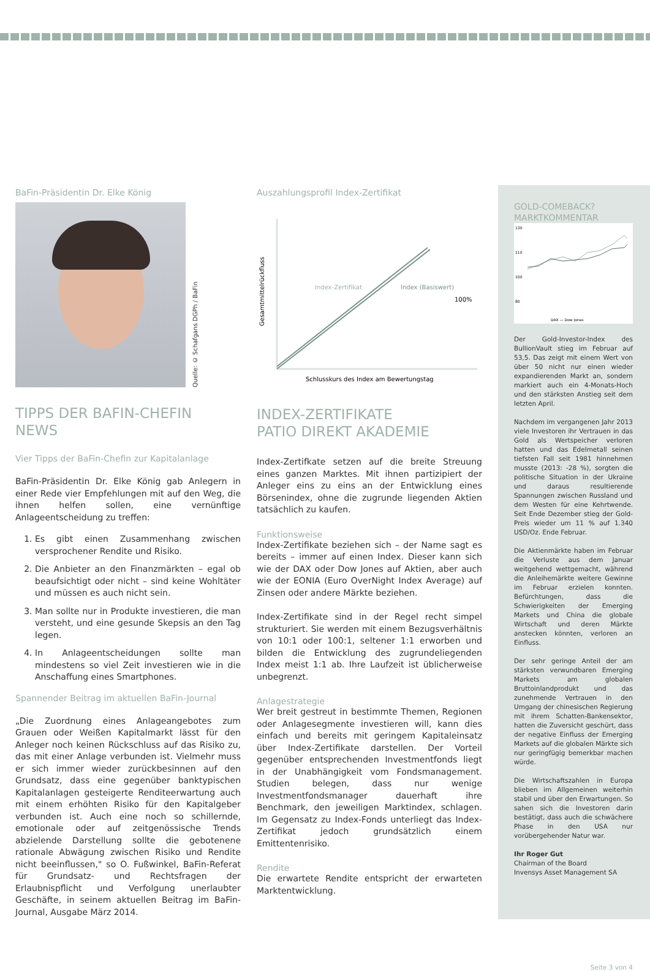BaFin-Präsidentin Dr. Elke König
Quelle: © Schafgans DGPh / BaFin
TIPPS DER BAFIN-CHEFIN
NEWS
Vier Tipps der BaFin-Chefin zur Kapitalanlage
BaFin-Präsidentin Dr. Elke König gab Anlegern in einer Rede vier Empfehlungen mit auf den Weg, die ihnen helfen sollen, eine vernünftige Anlageentscheidung zu treffen:
1. Es gibt einen Zusammenhang zwischen versprochener Rendite und Risiko.
2. Die Anbieter an den Finanzmärkten – egal ob beaufsichtigt oder nicht – sind keine Wohltäter und müssen es auch nicht sein.
3. Man sollte nur in Produkte investieren, die man versteht, und eine gesunde Skepsis an den Tag legen.
4. In Anlageentscheidungen sollte man mindestens so viel Zeit investieren wie in die Anschaffung eines Smartphones.
Spannender Beitrag im aktuellen BaFin-Journal
„Die Zuordnung eines Anlageangebotes zum Grauen oder Weißen Kapitalmarkt lässt für den Anleger noch keinen Rückschluss auf das Risiko zu, das mit einer Anlage verbunden ist. Vielmehr muss er sich immer wieder zurückbesinnen auf den Grundsatz, dass eine gegenüber banktypischen Kapitalanlagen gesteigerte Renditeerwartung auch mit einem erhöhten Risiko für den Kapitalgeber verbunden ist. Auch eine noch so schillernde, emotionale oder auf zeitgenössische Trends abzielende Darstellung sollte die gebotenene rationale Abwägung zwischen Risiko und Rendite nicht beeinflussen," so O. Fußwinkel, BaFin-Referat für Grundsatz- und Rechtsfragen der Erlaubnispflicht und Verfolgung unerlaubter Geschäfte, in seinem aktuellen Beitrag im BaFin-Journal, Ausgabe März 2014.
Auszahlungsprofil Index-Zertifikat
Gesamtmittelrückfluss
Index-Zertifikat
Index (Basiswert)
100%
Schlusskurs des Index am Bewertungstag
INDEX-ZERTIFIKATE
PATIO DIREKT AKADEMIE
Index-Zertifkate setzen auf die breite Streuung eines ganzen Marktes. Mit ihnen partizipiert der Anleger eins zu eins an der Entwicklung eines Börsenindex, ohne die zugrunde liegenden Aktien tatsächlich zu kaufen.
Funktionsweise
Index-Zertifikate beziehen sich – der Name sagt es bereits – immer auf einen Index. Dieser kann sich wie der DAX oder Dow Jones auf Aktien, aber auch wie der EONIA (Euro OverNight Index Average) auf Zinsen oder andere Märkte beziehen.
Index-Zertifikate sind in der Regel recht simpel strukturiert. Sie werden mit einem Bezugsverhältnis von 10:1 oder 100:1, seltener 1:1 erworben und bilden die Entwicklung des zugrundeliegenden Index meist 1:1 ab. Ihre Laufzeit ist üblicherweise unbegrenzt.
Anlagestrategie
Wer breit gestreut in bestimmte Themen, Regionen oder Anlagesegmente investieren will, kann dies einfach und bereits mit geringem Kapitaleinsatz über Index-Zertifikate darstellen. Der Vorteil gegenüber entsprechenden Investmentfonds liegt in der Unabhängigkeit vom Fondsmanagement. Studien belegen, dass nur wenige Investmentfondsmanager dauerhaft ihre Benchmark, den jeweiligen Marktindex, schlagen. Im Gegensatz zu Index-Fonds unterliegt das Index-Zertifikat jedoch grundsätzlich einem Emittentenrisiko.
Rendite
Die erwartete Rendite entspricht der erwarteten Marktentwicklung.
GOLD-COMEBACK?
MARKTKOMMENTAR
130
110
100
80
DAX — Dow Jones
Der Gold-Investor-Index des BullionVault stieg im Februar auf 53,5. Das zeigt mit einem Wert von über 50 nicht nur einen wieder expandierenden Markt an, sondern markiert auch ein 4-Monats-Hoch und den stärksten Anstieg seit dem letzten April.
Nachdem im vergangenen Jahr 2013 viele Investoren ihr Vertrauen in das Gold als Wertspeicher verloren hatten und das Edelmetall seinen tiefsten Fall seit 1981 hinnehmen musste (2013: -28 %), sorgten die politische Situation in der Ukraine und daraus resultierende Spannungen zwischen Russland und dem Westen für eine Kehrtwende. Seit Ende Dezember stieg der Gold-Preis wieder um 11 % auf 1.340 USD/Oz. Ende Februar.
Die Aktienmärkte haben im Februar die Verluste aus dem Januar weitgehend wettgemacht, während die Anleihemärkte weitere Gewinne im Februar erzielen konnten. Befürchtungen, dass die Schwierigkeiten der Emerging Markets und China die globale Wirtschaft und deren Märkte anstecken könnten, verloren an Einfluss.
Der sehr geringe Anteil der am stärksten verwundbaren Emerging Markets am globalen Bruttoinlandprodukt und das zunehmende Vertrauen in den Umgang der chinesischen Regierung mit ihrem Schatten-Bankensektor, hatten die Zuversicht geschürt, dass der negative Einfluss der Emerging Markets auf die globalen Märkte sich nur geringfügig bemerkbar machen würde.
Die Wirtschaftszahlen in Europa blieben im Allgemeinen weiterhin stabil und über den Erwartungen. So sahen sich die Investoren darin bestätigt, dass auch die schwächere Phase in den USA nur vorübergehender Natur war.
Ihr Roger Gut
Chairman of the Board
Invensys Asset Management SA
Seite 3 von 4